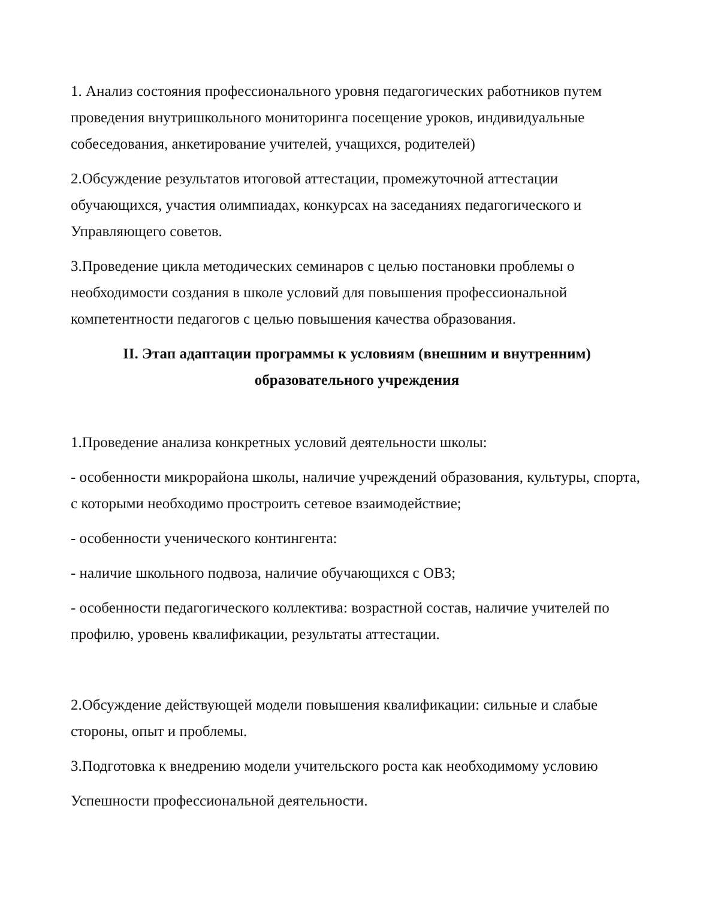1. Анализ состояния профессионального уровня педагогических работников путем проведения внутришкольного мониторинга посещение уроков, индивидуальные собеседования, анкетирование учителей, учащихся, родителей)
2.Обсуждение результатов итоговой аттестации, промежуточной аттестации обучающихся, участия олимпиадах, конкурсах на заседаниях педагогического и Управляющего советов.
3.Проведение цикла методических семинаров с целью постановки проблемы о необходимости создания в школе условий для повышения профессиональной компетентности педагогов с целью повышения качества образования.
II. Этап адаптации программы к условиям (внешним и внутренним)
образовательного учреждения
1.Проведение анализа конкретных условий деятельности школы:
- особенности микрорайона школы, наличие учреждений образования, культуры, спорта, с которыми необходимо простроить сетевое взаимодействие;
- особенности ученического контингента:
- наличие школьного подвоза, наличие обучающихся с ОВЗ;
- особенности педагогического коллектива: возрастной состав, наличие учителей по профилю, уровень квалификации, результаты аттестации.
2.Обсуждение действующей модели повышения квалификации: сильные и слабые стороны, опыт и проблемы.
3.Подготовка к внедрению модели учительского роста как необходимому условию
Успешности профессиональной деятельности.